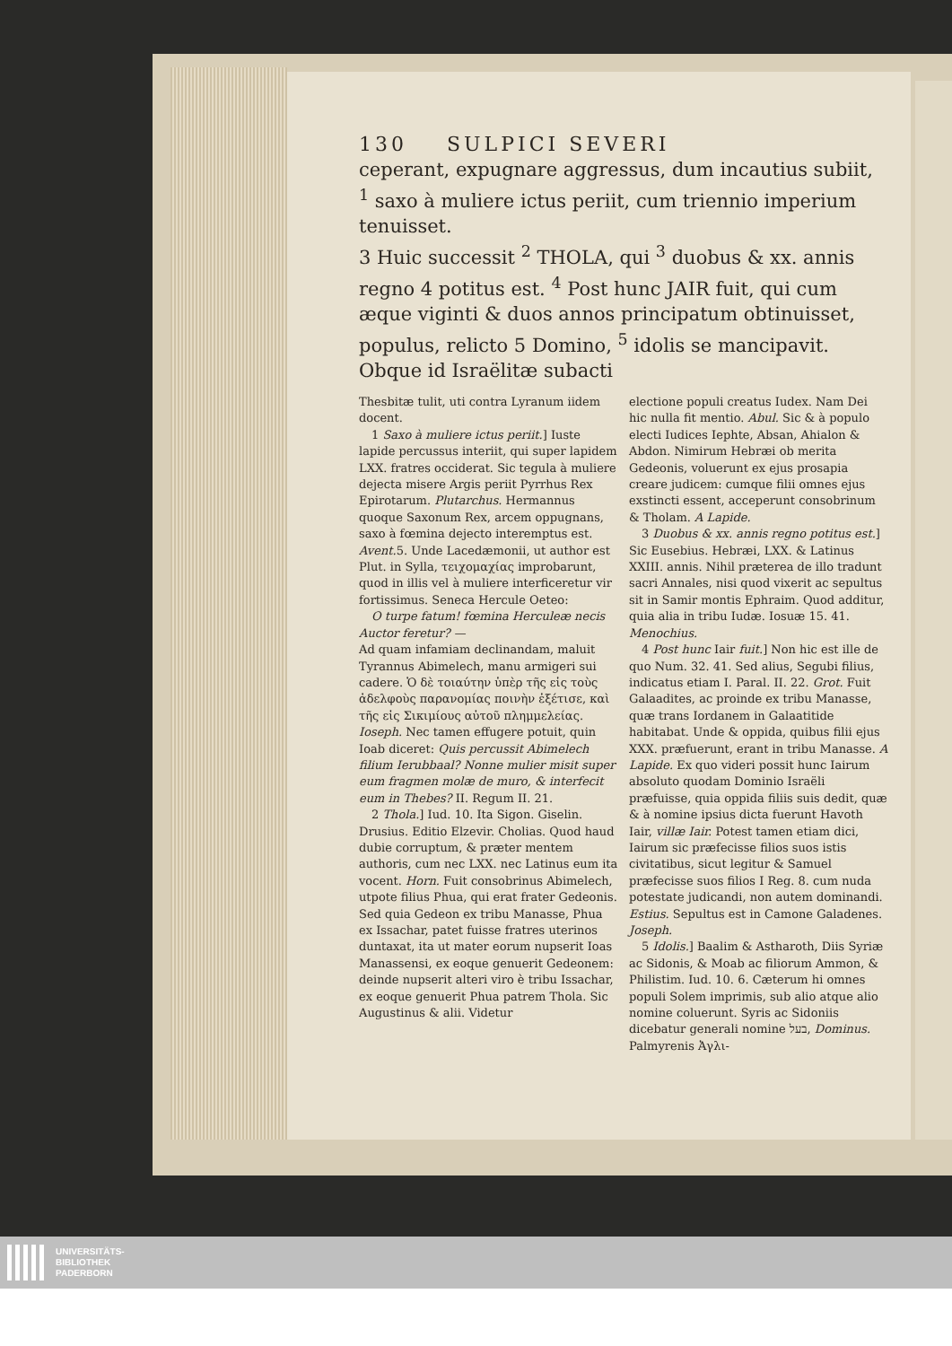130 SULPICI SEVERI
ceperant, expugnare aggressus, dum incautius subiit, <sup>1</sup> saxo à muliere ictus periit, cum triennio imperium tenuisset.
3 Huic successit <sup>2</sup> THOLA, qui <sup>3</sup> duobus & xx. annis regno 4 potitus est. <sup>4</sup> Post hunc JAIR fuit, qui cum æque viginti & duos annos principatum obtinuisset, populus, relicto 5 Domino, <sup>5</sup> idolis se mancipavit. Obque id Israëlitæ subacti
Thesbitæ tulit, uti contra Lyranum iidem docent.
1 Saxo à muliere ictus periit.] Iuste lapide percussus interiit, qui super lapidem LXX. fratres occiderat. Sic tegula à muliere dejecta misere Argis periit Pyrrhus Rex Epirotarum. Plutarchus. Hermannus quoque Saxonum Rex, arcem oppugnans, saxo à fœmina dejecto interemptus est. Avent. 5. Unde Lacedæmonii, ut author est Plut. in Sylla, τειχομαχίας improbarunt, quod in illis vel à muliere interficeretur vir fortissimus. Seneca Hercule Oeteo:
O turpe fatum! fœmina Herculeæ necis Auctor feretur? —
Ad quam infamiam declinandam, maluit Tyrannus Abimelech, manu armigeri sui cadere. Ὁ δὲ τοιαύτην ὑπὲρ τῆς εἰς τοὺς ἀδελφοὺς παρανομίας ποινὴν ἐξέτισε, καὶ τῆς εἰς Σικιμίους αὐτοῦ πλημμελείας. Ioseph. Nec tamen effugere potuit, quin Ioab diceret: Quis percussit Abimelech filium Ierubbaal? Nonne mulier misit super eum fragmen molæ de muro, & interfecit eum in Thebes? II. Regum II. 21.
2 Thola.] Iud. 10. Ita Sigon. Giselin. Drusius. Editio Elzevir. Cholias. Quod haud dubie corruptum, & præter mentem authoris, cum nec LXX. nec Latinus eum ita vocent. Horn. Fuit consobrinus Abimelech, utpote filius Phua, qui erat frater Gedeonis. Sed quia Gedeon ex tribu Manasse, Phua ex Issachar, patet fuisse fratres uterinos duntaxat, ita ut mater eorum nupserit Ioas Manassensi, ex eoque genuerit Gedeonem: deinde nupserit alteri viro è tribu Issachar, ex eoque genuerit Phua patrem Thola. Sic Augustinus & alii. Videtur
electione populi creatus Iudex. Nam Dei hic nulla fit mentio. Abul. Sic & à populo electi Iudices Iephte, Absan, Ahialon & Abdon. Nimirum Hebræi ob merita Gedeonis, voluerunt ex ejus prosapia creare judicem: cumque filii omnes ejus exstincti essent, acceperunt consobrinum & Tholam. A Lapide.
3 Duobus & xx. annis regno potitus est.] Sic Eusebius. Hebræi, LXX. & Latinus XXIII. annis. Nihil præterea de illo tradunt sacri Annales, nisi quod vixerit ac sepultus sit in Samir montis Ephraim. Quod additur, quia alia in tribu Iudæ. Iosuæ 15. 41. Menochius.
4 Post hunc Iair fuit.] Non hic est ille de quo Num. 32. 41. Sed alius, Segubi filius, indicatus etiam I. Paral. II. 22. Grot. Fuit Galaadites, ac proinde ex tribu Manasse, quæ trans Iordanem in Galaatitide habitabat. Unde & oppida, quibus filii ejus XXX. præfuerunt, erant in tribu Manasse. A Lapide. Ex quo videri possit hunc Iairum absoluto quodam Dominio Israëli præfuisse, quia oppida filiis suis dedit, quæ & à nomine ipsius dicta fuerunt Havoth Iair, villæ Iair. Potest tamen etiam dici, Iairum sic præfecisse filios suos istis civitatibus, sicut legitur & Samuel præfecisse suos filios I Reg. 8. cum nuda potestate judicandi, non autem dominandi. Estius. Sepultus est in Camone Galadenes. Joseph.
5 Idolis.] Baalim & Astharoth, Diis Syriæ ac Sidonis, & Moab ac filiorum Ammon, & Philistim. Iud. 10. 6. Cæterum hi omnes populi Solem imprimis, sub alio atque alio nomine coluerunt. Syris ac Sidoniis dicebatur generali nomine בעל, Dominus. Palmyrenis Ἀγλι-
UNIVERSITÄTS-
BIBLIOTHEK
PADERBORN